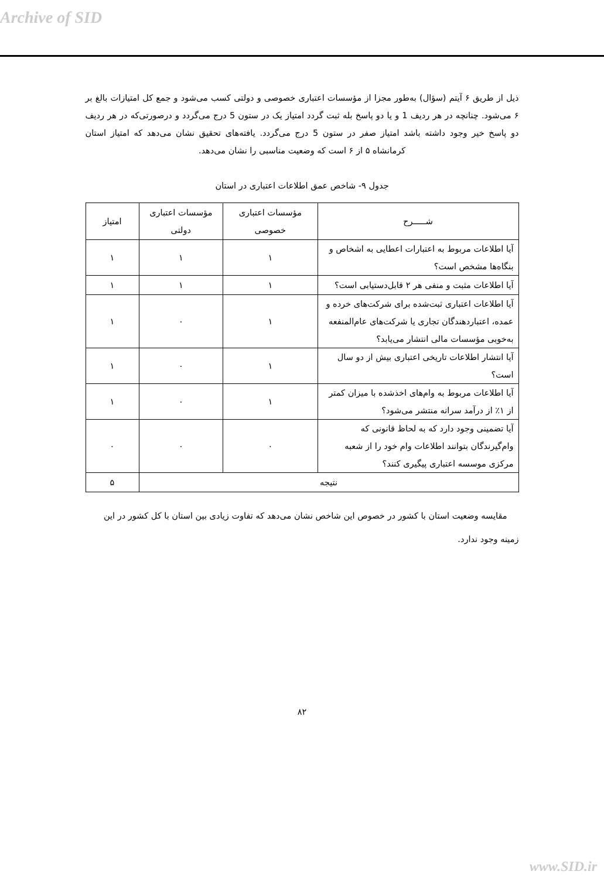Archive of SID
ذیل از طریق ۶ آیتم (سؤال) به‌طور مجزا از مؤسسات اعتباری خصوصی و دولتی کسب می‌شود و جمع کل امتیازات بالغ بر ۶ می‌شود. چنانچه در هر ردیف 1 و یا دو پاسخ بله ثبت گردد امتیاز یک در ستون 5 درج می‌گردد و درصورتی‌که در هر ردیف دو پاسخ خیر وجود داشته باشد امتیاز صفر در ستون 5 درج می‌گردد. یافته‌های تحقیق نشان می‌دهد که امتیاز استان کرمانشاه ۵ از ۶ است که وضعیت مناسبی را نشان می‌دهد.
جدول ۹- شاخص عمق اطلاعات اعتباری در استان
| شـــــرح | مؤسسات اعتباری خصوصی | مؤسسات اعتباری دولتی | امتیاز |
| --- | --- | --- | --- |
| آیا اطلاعات مربوط به اعتبارات اعطایی به اشخاص و بنگاه‌ها مشخص است؟ | ۱ | ۱ | ۱ |
| آیا اطلاعات مثبت و منفی هر ۲ قابل‌دستیابی است؟ | ۱ | ۱ | ۱ |
| آیا اطلاعات اعتباری ثبت‌شده برای شرکت‌های خرده و عمده، اعتباردهندگان تجاری یا شرکت‌های عام‌المنفعه به‌خوبی مؤسسات مالی انتشار می‌یابد؟ | ۱ | ۰ | ۱ |
| آیا انتشار اطلاعات تاریخی اعتباری بیش از دو سال است؟ | ۱ | ۰ | ۱ |
| آیا اطلاعات مربوط به وام‌های اخذشده با میزان کمتر از ۱٪ از درآمد سرانه منتشر می‌شود؟ | ۱ | ۰ | ۱ |
| آیا تضمینی وجود دارد که به لحاظ قانونی که وام‌گیرندگان بتوانند اطلاعات وام خود را از شعبه مرکزی موسسه اعتباری پیگیری کنند؟ | ۰ | ۰ | ۰ |
| نتیجه | | | ۵ |
مقایسه وضعیت استان با کشور در خصوص این شاخص نشان می‌دهد که تفاوت زیادی بین استان با کل کشور در این زمینه وجود ندارد.
۸۲
www.SID.ir